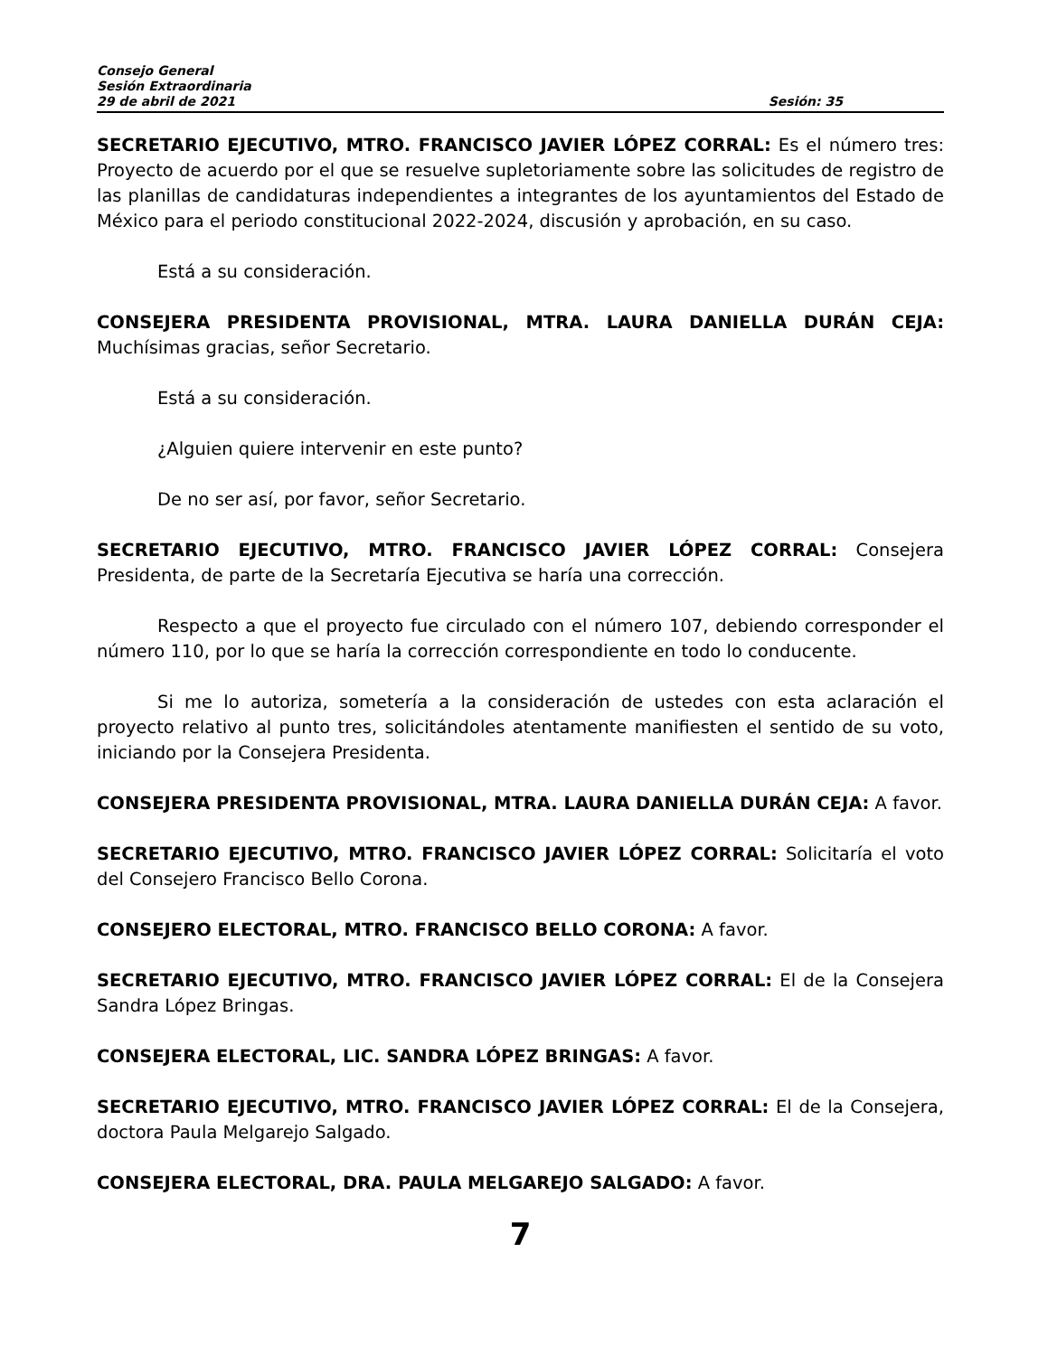Consejo General
Sesión Extraordinaria
29 de abril de 2021 Sesión: 35
SECRETARIO EJECUTIVO, MTRO. FRANCISCO JAVIER LÓPEZ CORRAL: Es el número tres: Proyecto de acuerdo por el que se resuelve supletoriamente sobre las solicitudes de registro de las planillas de candidaturas independientes a integrantes de los ayuntamientos del Estado de México para el periodo constitucional 2022-2024, discusión y aprobación, en su caso.
Está a su consideración.
CONSEJERA PRESIDENTA PROVISIONAL, MTRA. LAURA DANIELLA DURÁN CEJA: Muchísimas gracias, señor Secretario.
Está a su consideración.
¿Alguien quiere intervenir en este punto?
De no ser así, por favor, señor Secretario.
SECRETARIO EJECUTIVO, MTRO. FRANCISCO JAVIER LÓPEZ CORRAL: Consejera Presidenta, de parte de la Secretaría Ejecutiva se haría una corrección.
Respecto a que el proyecto fue circulado con el número 107, debiendo corresponder el número 110, por lo que se haría la corrección correspondiente en todo lo conducente.
Si me lo autoriza, sometería a la consideración de ustedes con esta aclaración el proyecto relativo al punto tres, solicitándoles atentamente manifiesten el sentido de su voto, iniciando por la Consejera Presidenta.
CONSEJERA PRESIDENTA PROVISIONAL, MTRA. LAURA DANIELLA DURÁN CEJA: A favor.
SECRETARIO EJECUTIVO, MTRO. FRANCISCO JAVIER LÓPEZ CORRAL: Solicitaría el voto del Consejero Francisco Bello Corona.
CONSEJERO ELECTORAL, MTRO. FRANCISCO BELLO CORONA: A favor.
SECRETARIO EJECUTIVO, MTRO. FRANCISCO JAVIER LÓPEZ CORRAL: El de la Consejera Sandra López Bringas.
CONSEJERA ELECTORAL, LIC. SANDRA LÓPEZ BRINGAS: A favor.
SECRETARIO EJECUTIVO, MTRO. FRANCISCO JAVIER LÓPEZ CORRAL: El de la Consejera, doctora Paula Melgarejo Salgado.
CONSEJERA ELECTORAL, DRA. PAULA MELGAREJO SALGADO: A favor.
7